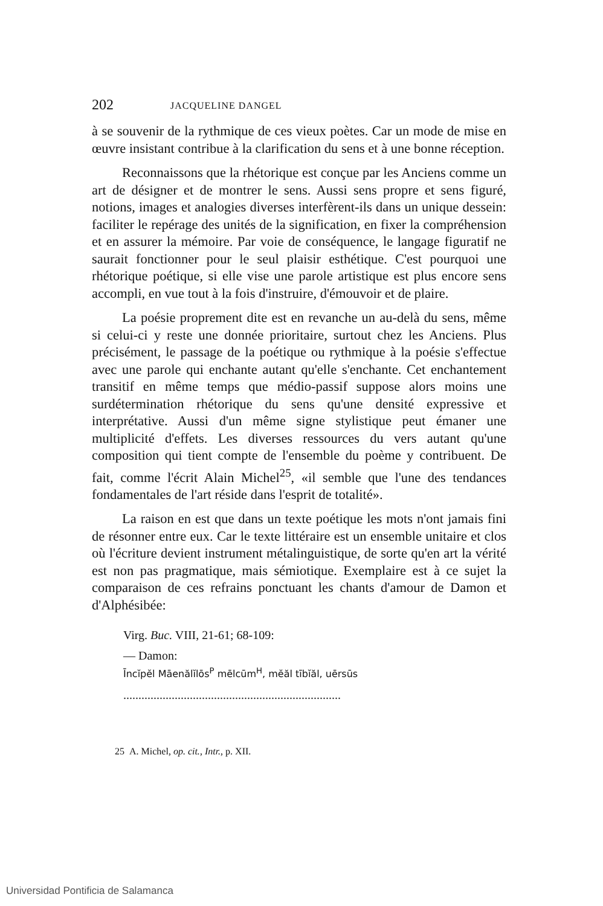202 JACQUELINE DANGEL
à se souvenir de la rythmique de ces vieux poètes. Car un mode de mise en œuvre insistant contribue à la clarification du sens et à une bonne réception.
Reconnaissons que la rhétorique est conçue par les Anciens comme un art de désigner et de montrer le sens. Aussi sens propre et sens figuré, notions, images et analogies diverses interfèrent-ils dans un unique dessein: faciliter le repérage des unités de la signification, en fixer la compréhension et en assurer la mémoire. Par voie de conséquence, le langage figuratif ne saurait fonctionner pour le seul plaisir esthétique. C'est pourquoi une rhétorique poétique, si elle vise une parole artistique est plus encore sens accompli, en vue tout à la fois d'instruire, d'émouvoir et de plaire.
La poésie proprement dite est en revanche un au-delà du sens, même si celui-ci y reste une donnée prioritaire, surtout chez les Anciens. Plus précisément, le passage de la poétique ou rythmique à la poésie s'effectue avec une parole qui enchante autant qu'elle s'enchante. Cet enchantement transitif en même temps que médio-passif suppose alors moins une surdétermination rhétorique du sens qu'une densité expressive et interprétative. Aussi d'un même signe stylistique peut émaner une multiplicité d'effets. Les diverses ressources du vers autant qu'une composition qui tient compte de l'ensemble du poème y contribuent. De fait, comme l'écrit Alain Michel<sup>25</sup>, «il semble que l'une des tendances fondamentales de l'art réside dans l'esprit de totalité».
La raison en est que dans un texte poétique les mots n'ont jamais fini de résonner entre eux. Car le texte littéraire est un ensemble unitaire et clos où l'écriture devient instrument métalinguistique, de sorte qu'en art la vérité est non pas pragmatique, mais sémiotique. Exemplaire est à ce sujet la comparaison de ces refrains ponctuant les chants d'amour de Damon et d'Alphésibée:
Virg. Buc. VIII, 21-61; 68-109:
— Damon:
Īncĭpĕl Māenălĭlōs<sup>P</sup> mēlcūm<sup>H</sup>, mĕăl tībĭăl, uērsūs
........................................................................
25 A. Michel, op. cit., Intr., p. XII.
Universidad Pontificia de Salamanca